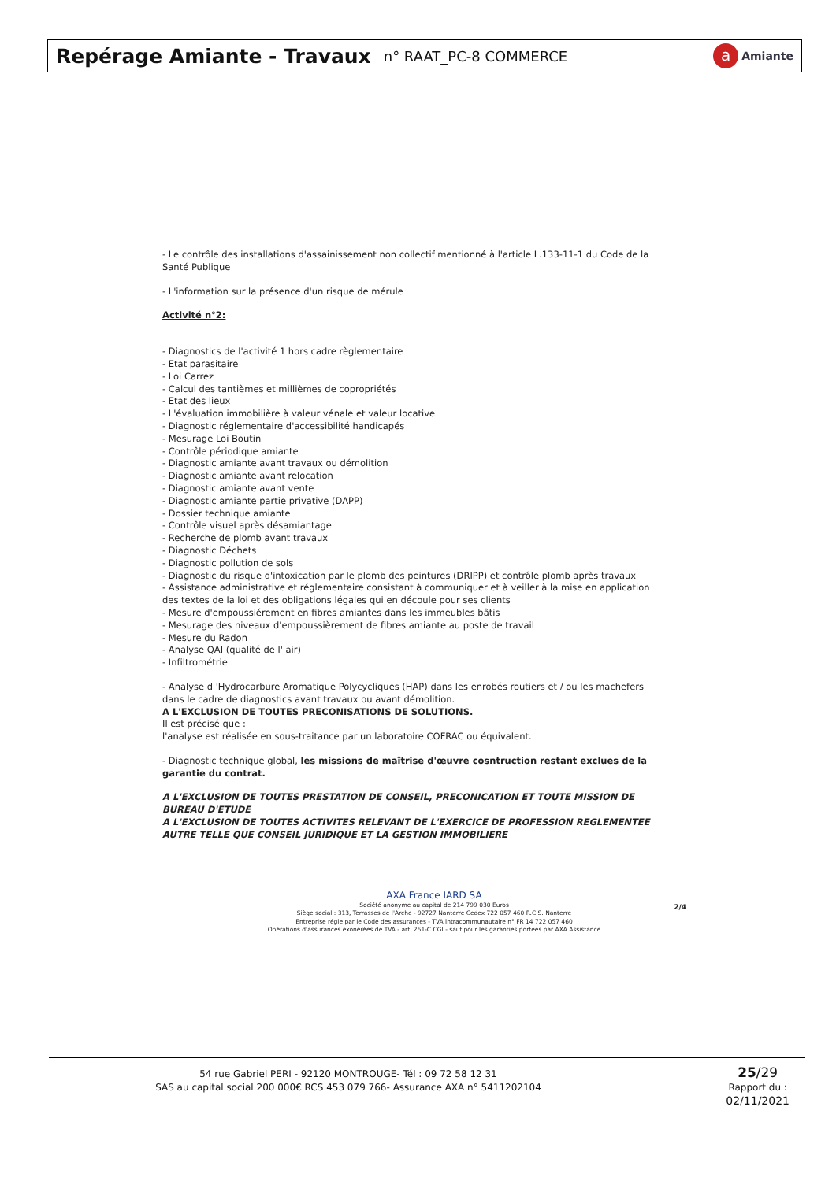Repérage Amiante - Travaux
n° RAAT_PC-8 COMMERCE
a Amiante
- Le contrôle des installations d'assainissement non collectif mentionné à l'article L.133-11-1 du Code de la Santé Publique
- L'information sur la présence d'un risque de mérule
Activité n°2:
- Diagnostics de l'activité 1 hors cadre règlementaire
- Etat parasitaire
- Loi Carrez
- Calcul des tantièmes et millièmes de copropriétés
- Etat des lieux
- L'évaluation immobilière à valeur vénale et valeur locative
- Diagnostic réglementaire d'accessibilité handicapés
- Mesurage Loi Boutin
- Contrôle périodique amiante
- Diagnostic amiante avant travaux ou démolition
- Diagnostic amiante avant relocation
- Diagnostic amiante avant vente
- Diagnostic amiante partie privative (DAPP)
- Dossier technique amiante
- Contrôle visuel après désamiantage
- Recherche de plomb avant travaux
- Diagnostic Déchets
- Diagnostic pollution de sols
- Diagnostic du risque d'intoxication par le plomb des peintures (DRIPP) et contrôle plomb après travaux
- Assistance administrative et réglementaire consistant à communiquer et à veiller à la mise en application des textes de la loi et des obligations légales qui en découle pour ses clients
- Mesure d'empoussiérement en fibres amiantes dans les immeubles bâtis
- Mesurage des niveaux d'empoussièrement de fibres amiante au poste de travail
- Mesure du Radon
- Analyse QAI (qualité de l' air)
- Infiltrométrie
- Analyse d 'Hydrocarbure Aromatique Polycycliques (HAP) dans les enrobés routiers et / ou les machefers dans le cadre de diagnostics avant travaux ou avant démolition.
A L'EXCLUSION DE TOUTES PRECONISATIONS DE SOLUTIONS.
Il est précisé que :
l'analyse est réalisée en sous-traitance par un laboratoire COFRAC ou équivalent.
- Diagnostic technique global, les missions de maîtrise d'œuvre cosntruction restant exclues de la garantie du contrat.
A L'EXCLUSION DE TOUTES PRESTATION DE CONSEIL, PRECONICATION ET TOUTE MISSION DE BUREAU D'ETUDE
A L'EXCLUSION DE TOUTES ACTIVITES RELEVANT DE L'EXERCICE DE PROFESSION REGLEMENTEE AUTRE TELLE QUE CONSEIL JURIDIQUE ET LA GESTION IMMOBILIERE
AXA France IARD SA
Société anonyme au capital de 214 799 030 Euros
Siège social : 313, Terrasses de l'Arche - 92727 Nanterre Cedex 722 057 460 R.C.S. Nanterre
Entreprise régie par le Code des assurances - TVA intracommunautaire n° FR 14 722 057 460
Opérations d'assurances exonérées de TVA - art. 261-C CGI - sauf pour les garanties portées par AXA Assistance
2/4
54 rue Gabriel PERI - 92120 MONTROUGE- Tél : 09 72 58 12 31
SAS au capital social 200 000€ RCS 453 079 766- Assurance AXA n° 5411202104
25/29
Rapport du :
02/11/2021